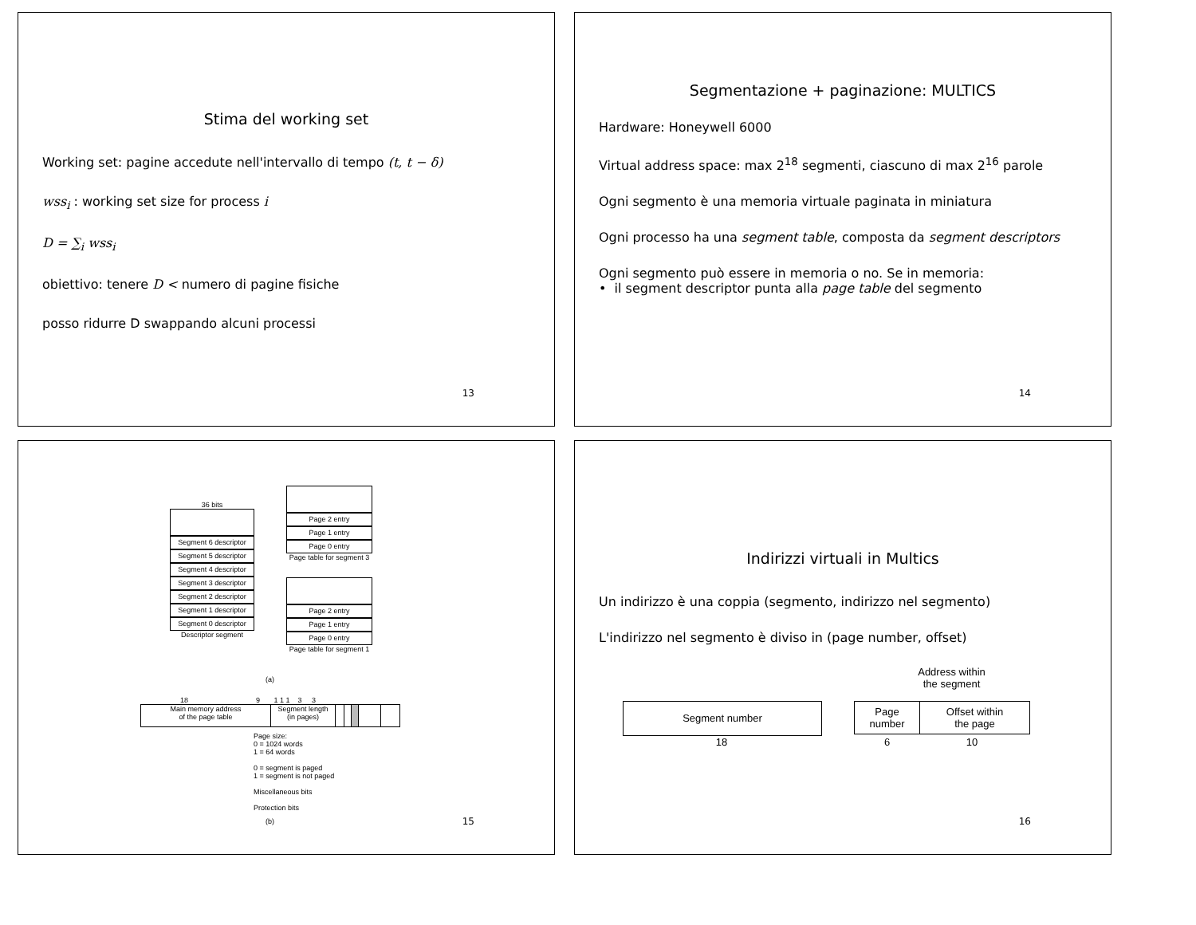Stima del working set
Working set: pagine accedute nell'intervallo di tempo (t, t − δ)
wss<sub>i</sub> : working set size for process i
D = ∑<sub>i</sub> wss<sub>i</sub>
obiettivo: tenere D < numero di pagine fisiche
posso ridurre D swappando alcuni processi
13
Segmentazione + paginazione: MULTICS
Hardware: Honeywell 6000
Virtual address space: max 2<sup>18</sup> segmenti, ciascuno di max 2<sup>16</sup> parole
Ogni segmento è una memoria virtuale paginata in miniatura
Ogni processo ha una segment table, composta da segment descriptors
Ogni segmento può essere in memoria o no. Se in memoria:
• il segment descriptor punta alla page table del segmento
14
36 bits
Segment 6 descriptor
Segment 5 descriptor
Segment 4 descriptor
Segment 3 descriptor
Segment 2 descriptor
Segment 1 descriptor
Segment 0 descriptor
Descriptor segment
Page 2 entry
Page 1 entry
Page 0 entry
Page table for segment 3
Page 2 entry
Page 1 entry
Page 0 entry
Page table for segment 1
(a)
18 9 1 1 1 3 3
Main memory address
of the page table
Segment length
(in pages)
Page size:
0 = 1024 words
1 = 64 words
0 = segment is paged
1 = segment is not paged
Miscellaneous bits
Protection bits
(b) 15
Indirizzi virtuali in Multics
Un indirizzo è una coppia (segmento, indirizzo nel segmento)
L'indirizzo nel segmento è diviso in (page number, offset)
Address within
the segment
Segment number
Page
number
Offset within
the page
18 6 10
16